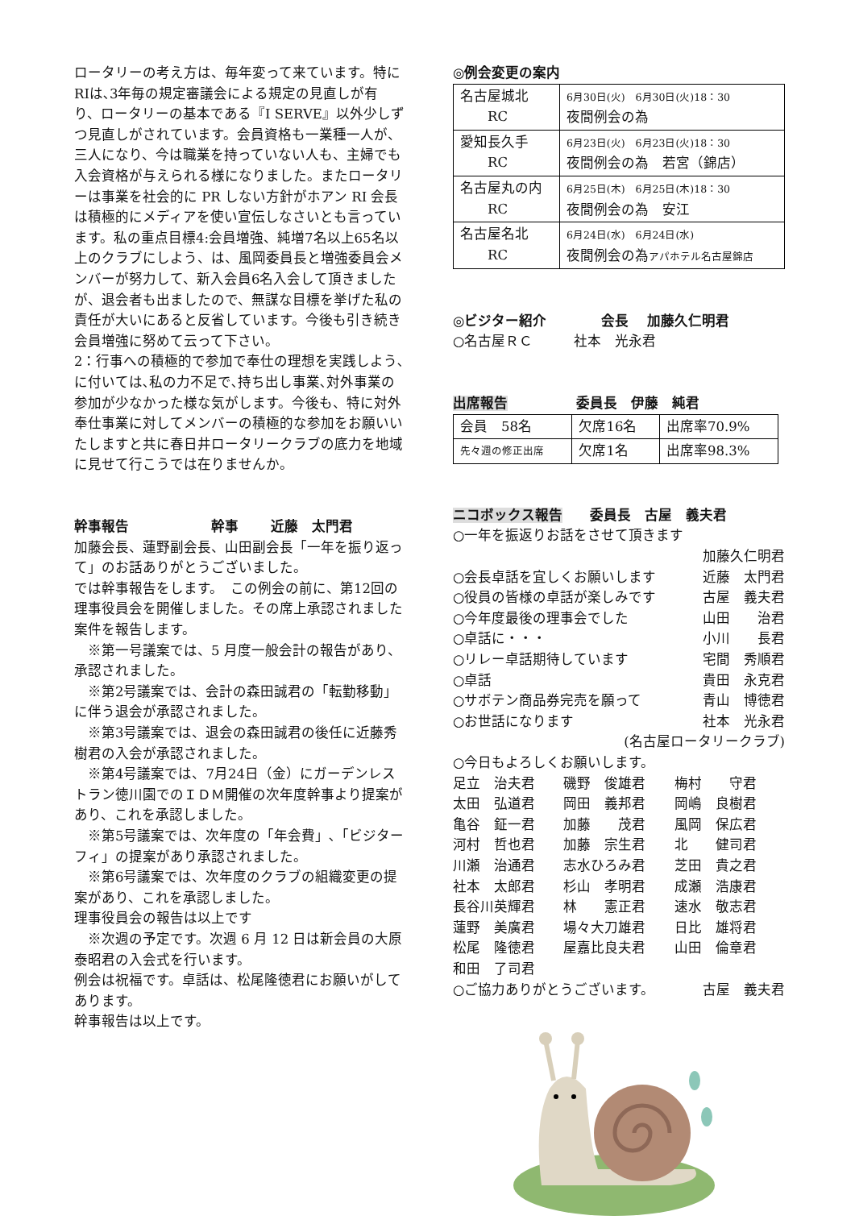ロータリーの考え方は、毎年変って来ています。特にRIは､3年毎の規定審議会による規定の見直しが有り、ロータリーの基本である『I SERVE』以外少しずつ見直しがされています。会員資格も一業種一人が、三人になり、今は職業を持っていない人も、主婦でも入会資格が与えられる様になりました。またロータリーは事業を社会的に PR しない方針がホアン RI 会長は積極的にメディアを使い宣伝しなさいとも言っています。私の重点目標4:会員増強、純増7名以上65名以上のクラブにしよう、は、風岡委員長と増強委員会メンバーが努力して、新入会員6名入会して頂きましたが、退会者も出ましたので、無謀な目標を挙げた私の責任が大いにあると反省しています。今後も引き続き会員増強に努めて云って下さい。
2：行事への積極的で参加で奉仕の理想を実践しよう､に付いては､私の力不足で､持ち出し事業､対外事業の参加が少なかった様な気がします。今後も、特に対外奉仕事業に対してメンバーの積極的な参加をお願いいたしますと共に春日井ロータリークラブの底力を地域に見せて行こうでは在りませんか。
幹事報告　　　　　　幹事　　 近藤　太門君
加藤会長、蓮野副会長、山田副会長「一年を振り返って」のお話ありがとうございました。
では幹事報告をします。　この例会の前に、第12回の理事役員会を開催しました。その席上承認されました案件を報告します。
　※第一号議案では、5 月度一般会計の報告があり、承認されました。
　※第2号議案では、会計の森田誠君の「転勤移動」に伴う退会が承認されました。
　※第3号議案では、退会の森田誠君の後任に近藤秀樹君の入会が承認されました。
　※第4号議案では、7月24日（金）にガーデンレストラン徳川園でのＩＤＭ開催の次年度幹事より提案があり、これを承認しました。
　※第5号議案では、次年度の「年会費」､「ビジターフィ」の提案があり承認されました。
　※第6号議案では、次年度のクラブの組織変更の提案があり、これを承認しました。
理事役員会の報告は以上です
　※次週の予定です。次週 6 月 12 日は新会員の大原泰昭君の入会式を行います。
例会は祝福です。卓話は、松尾隆徳君にお願いがしてあります。
幹事報告は以上です。
◎例会変更の案内
| 名古屋城北 RC | 6月30日(火) 6月30日(火)18：30 夜間例会の為 |
| 愛知長久手 RC | 6月23日(火) 6月23日(火)18：30 夜間例会の為 若宮（錦店） |
| 名古屋丸の内 RC | 6月25日(木) 6月25日(木)18：30 夜間例会の為 安江 |
| 名古屋名北 RC | 6月24日(水) 6月24日(水) 夜間例会の為 アパホテル名古屋錦店 |
◎ビジター紹介　　　　会長　 加藤久仁明君
○名古屋ＲＣ　　　社本　光永君
出席報告　　　　　委員長　伊藤　純君
| 会員 58名 | 欠席16名 | 出席率70.9% |
| 先々週の修正出席 | 欠席1名 | 出席率98.3% |
ニコボックス報告　　委員長　古屋　義夫君
○一年を振返りお話をさせて頂きます
加藤久仁明君
○会長卓話を宜しくお願いします 近藤　太門君
○役員の皆様の卓話が楽しみです 古屋　義夫君
○今年度最後の理事会でした 山田　　治君
○卓話に・・・ 小川　　長君
○リレー卓話期待しています 宅間　秀順君
○卓話 貴田　永克君
○サボテン商品券完売を願って 青山　博徳君
○お世話になります 社本　光永君
(名古屋ロータリークラブ)
○今日もよろしくお願いします。
足立　治夫君 磯野　俊雄君 梅村　　守君 太田　弘道君 岡田　義邦君 岡嶋　良樹君 亀谷　鉦一君 加藤　　茂君 風岡　保広君 河村　哲也君 加藤　宗生君 北　　健司君 川瀬　治通君 志水ひろみ君 芝田　貴之君 社本　太郎君 杉山　孝明君 成瀬　浩康君 長谷川英輝君 林　　憲正君 速水　敬志君 蓮野　美廣君 場々大刀雄君 日比　雄将君 松尾　隆徳君 屋嘉比良夫君 山田　倫章君 和田　了司君
○ご協力ありがとうございます。 古屋　義夫君